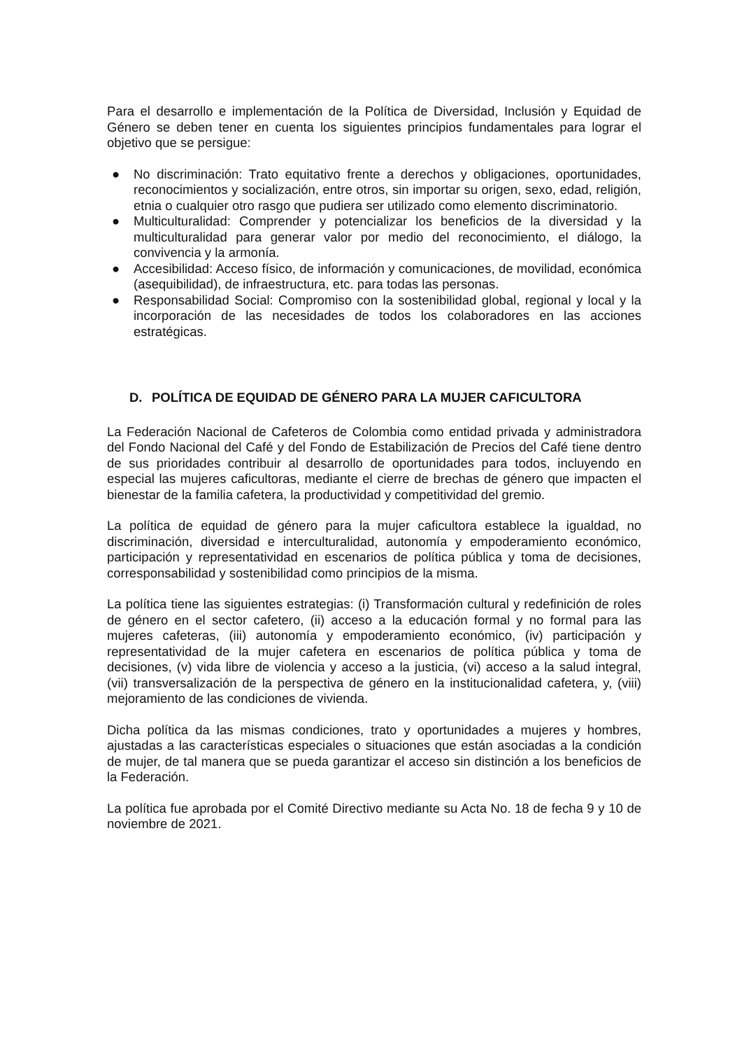Para el desarrollo e implementación de la Política de Diversidad, Inclusión y Equidad de Género se deben tener en cuenta los siguientes principios fundamentales para lograr el objetivo que se persigue:
● No discriminación: Trato equitativo frente a derechos y obligaciones, oportunidades, reconocimientos y socialización, entre otros, sin importar su origen, sexo, edad, religión, etnia o cualquier otro rasgo que pudiera ser utilizado como elemento discriminatorio.
● Multiculturalidad: Comprender y potencializar los beneficios de la diversidad y la multiculturalidad para generar valor por medio del reconocimiento, el diálogo, la convivencia y la armonía.
● Accesibilidad: Acceso físico, de información y comunicaciones, de movilidad, económica (asequibilidad), de infraestructura, etc. para todas las personas.
● Responsabilidad Social: Compromiso con la sostenibilidad global, regional y local y la incorporación de las necesidades de todos los colaboradores en las acciones estratégicas.
D. POLÍTICA DE EQUIDAD DE GÉNERO PARA LA MUJER CAFICULTORA
La Federación Nacional de Cafeteros de Colombia como entidad privada y administradora del Fondo Nacional del Café y del Fondo de Estabilización de Precios del Café tiene dentro de sus prioridades contribuir al desarrollo de oportunidades para todos, incluyendo en especial las mujeres caficultoras, mediante el cierre de brechas de género que impacten el bienestar de la familia cafetera, la productividad y competitividad del gremio.
La política de equidad de género para la mujer caficultora establece la igualdad, no discriminación, diversidad e interculturalidad, autonomía y empoderamiento económico, participación y representatividad en escenarios de política pública y toma de decisiones, corresponsabilidad y sostenibilidad como principios de la misma.
La política tiene las siguientes estrategias: (i) Transformación cultural y redefinición de roles de género en el sector cafetero, (ii) acceso a la educación formal y no formal para las mujeres cafeteras, (iii) autonomía y empoderamiento económico, (iv) participación y representatividad de la mujer cafetera en escenarios de política pública y toma de decisiones, (v) vida libre de violencia y acceso a la justicia, (vi) acceso a la salud integral, (vii) transversalización de la perspectiva de género en la institucionalidad cafetera, y, (viii) mejoramiento de las condiciones de vivienda.
Dicha política da las mismas condiciones, trato y oportunidades a mujeres y hombres, ajustadas a las características especiales o situaciones que están asociadas a la condición de mujer, de tal manera que se pueda garantizar el acceso sin distinción a los beneficios de la Federación.
La política fue aprobada por el Comité Directivo mediante su Acta No. 18 de fecha 9 y 10 de noviembre de 2021.